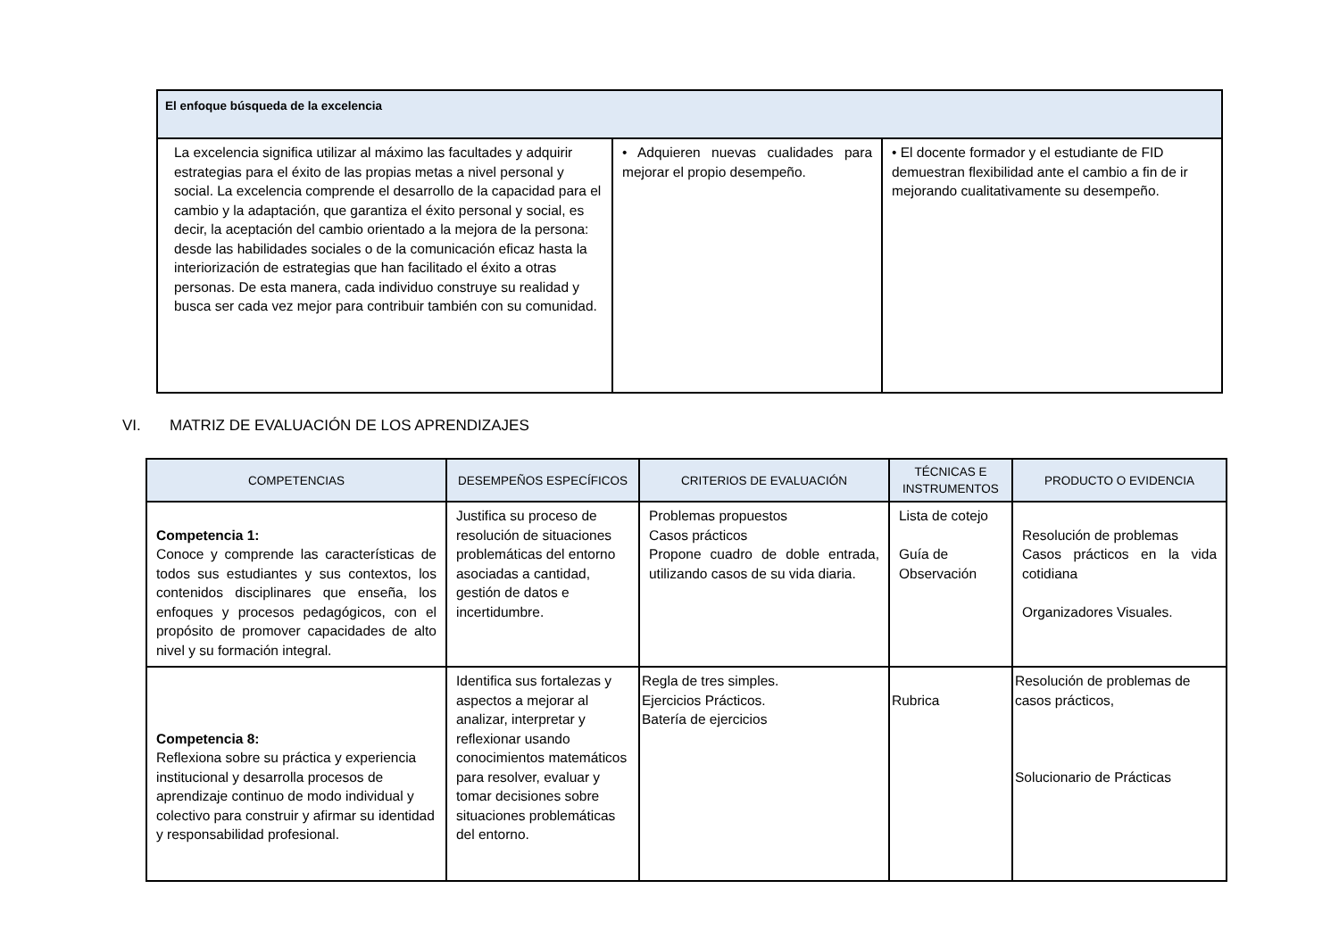| El enfoque búsqueda de la excelencia | | |
| La excelencia significa utilizar al máximo las facultades y adquirir estrategias para el éxito de las propias metas a nivel personal y social. La excelencia comprende el desarrollo de la capacidad para el cambio y la adaptación, que garantiza el éxito personal y social, es decir, la aceptación del cambio orientado a la mejora de la persona: desde las habilidades sociales o de la comunicación eficaz hasta la interiorización de estrategias que han facilitado el éxito a otras personas. De esta manera, cada individuo construye su realidad y busca ser cada vez mejor para contribuir también con su comunidad. | • Adquieren nuevas cualidades para mejorar el propio desempeño. | • El docente formador y el estudiante de FID demuestran flexibilidad ante el cambio a fin de ir mejorando cualitativamente su desempeño. |
VI. MATRIZ DE EVALUACIÓN DE LOS APRENDIZAJES
| COMPETENCIAS | DESEMPEÑOS ESPECÍFICOS | CRITERIOS DE EVALUACIÓN | TÉCNICAS E INSTRUMENTOS | PRODUCTO O EVIDENCIA |
| --- | --- | --- | --- | --- |
| Competencia 1: Conoce y comprende las características de todos sus estudiantes y sus contextos, los contenidos disciplinares que enseña, los enfoques y procesos pedagógicos, con el propósito de promover capacidades de alto nivel y su formación integral. | Justifica su proceso de resolución de situaciones problemáticas del entorno asociadas a cantidad, gestión de datos e incertidumbre. | Problemas propuestos Casos prácticos Propone cuadro de doble entrada, utilizando casos de su vida diaria. | Lista de cotejo Guía de Observación | Resolución de problemas Casos prácticos en la vida cotidiana Organizadores Visuales. |
| Competencia 8: Reflexiona sobre su práctica y experiencia institucional y desarrolla procesos de aprendizaje continuo de modo individual y colectivo para construir y afirmar su identidad y responsabilidad profesional. | Identifica sus fortalezas y aspectos a mejorar al analizar, interpretar y reflexionar usando conocimientos matemáticos para resolver, evaluar y tomar decisiones sobre situaciones problemáticas del entorno. | Regla de tres simples. Ejercicios Prácticos. Batería de ejercicios | Rubrica | Resolución de problemas de casos prácticos, Solucionario de Prácticas |